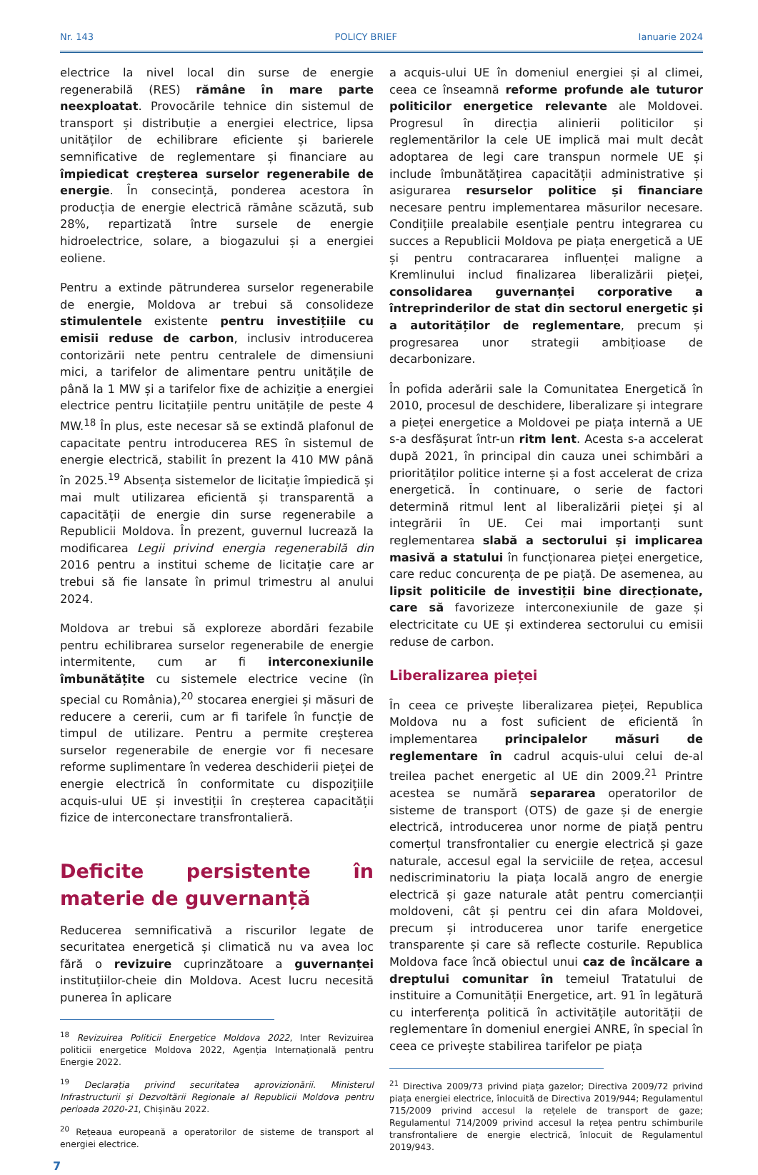Nr. 143 POLICY BRIEF Ianuarie 2024
electrice la nivel local din surse de energie regenerabilă (RES) rămâne în mare parte neexploatat. Provocările tehnice din sistemul de transport și distribuție a energiei electrice, lipsa unităților de echilibrare eficiente și barierele semnificative de reglementare și financiare au împiedicat creșterea surselor regenerabile de energie. În consecință, ponderea acestora în producția de energie electrică rămâne scăzută, sub 28%, repartizată între sursele de energie hidroelectrice, solare, a biogazului și a energiei eoliene.
Pentru a extinde pătrunderea surselor regenerabile de energie, Moldova ar trebui să consolideze stimulentele existente pentru investițiile cu emisii reduse de carbon, inclusiv introducerea contorizării nete pentru centralele de dimensiuni mici, a tarifelor de alimentare pentru unitățile de până la 1 MW și a tarifelor fixe de achiziție a energiei electrice pentru licitațiile pentru unitățile de peste 4 MW.<sup>18</sup> În plus, este necesar să se extindă plafonul de capacitate pentru introducerea RES în sistemul de energie electrică, stabilit în prezent la 410 MW până în 2025.<sup>19</sup> Absența sistemelor de licitație împiedică și mai mult utilizarea eficientă și transparentă a capacității de energie din surse regenerabile a Republicii Moldova. În prezent, guvernul lucrează la modificarea Legii privind energia regenerabilă din 2016 pentru a institui scheme de licitație care ar trebui să fie lansate în primul trimestru al anului 2024.
Moldova ar trebui să exploreze abordări fezabile pentru echilibrarea surselor regenerabile de energie intermitente, cum ar fi interconexiunile îmbunătățite cu sistemele electrice vecine (în special cu România),<sup>20</sup> stocarea energiei și măsuri de reducere a cererii, cum ar fi tarifele în funcție de timpul de utilizare. Pentru a permite creșterea surselor regenerabile de energie vor fi necesare reforme suplimentare în vederea deschiderii pieței de energie electrică în conformitate cu dispozițiile acquis-ului UE și investiții în creșterea capacității fizice de interconectare transfrontalieră.
Deficite persistente în materie de guvernanță
Reducerea semnificativă a riscurilor legate de securitatea energetică și climatică nu va avea loc fără o revizuire cuprinzătoare a guvernanței instituțiilor-cheie din Moldova. Acest lucru necesită punerea în aplicare
<sup>18</sup> Revizuirea Politicii Energetice Moldova 2022, Inter Revizuirea politicii energetice Moldova 2022, Agenția Internațională pentru Energie 2022.
<sup>19</sup> Declarația privind securitatea aprovizionării. Ministerul Infrastructurii și Dezvoltării Regionale al Republicii Moldova pentru perioada 2020-21, Chișinău 2022.
<sup>20</sup> Rețeaua europeană a operatorilor de sisteme de transport al energiei electrice.
7
a acquis-ului UE în domeniul energiei și al climei, ceea ce înseamnă reforme profunde ale tuturor politicilor energetice relevante ale Moldovei. Progresul în direcția alinierii politicilor și reglementărilor la cele UE implică mai mult decât adoptarea de legi care transpun normele UE și include îmbunătățirea capacității administrative și asigurarea resurselor politice și financiare necesare pentru implementarea măsurilor necesare. Condițiile prealabile esențiale pentru integrarea cu succes a Republicii Moldova pe piața energetică a UE și pentru contracararea influenței maligne a Kremlinului includ finalizarea liberalizării pieței, consolidarea guvernanței corporative a întreprinderilor de stat din sectorul energetic și a autorităților de reglementare, precum și progresarea unor strategii ambițioase de decarbonizare.
În pofida aderării sale la Comunitatea Energetică în 2010, procesul de deschidere, liberalizare și integrare a pieței energetice a Moldovei pe piața internă a UE s-a desfășurat într-un ritm lent. Acesta s-a accelerat după 2021, în principal din cauza unei schimbări a priorităților politice interne și a fost accelerat de criza energetică. În continuare, o serie de factori determină ritmul lent al liberalizării pieței și al integrării în UE. Cei mai importanți sunt reglementarea slabă a sectorului și implicarea masivă a statului în funcționarea pieței energetice, care reduc concurența de pe piață. De asemenea, au lipsit politicile de investiții bine direcționate, care să favorizeze interconexiunile de gaze și electricitate cu UE și extinderea sectorului cu emisii reduse de carbon.
Liberalizarea pieței
În ceea ce privește liberalizarea pieței, Republica Moldova nu a fost suficient de eficientă în implementarea principalelor măsuri de reglementare în cadrul acquis-ului celui de-al treilea pachet energetic al UE din 2009.<sup>21</sup> Printre acestea se numără separarea operatorilor de sisteme de transport (OTS) de gaze și de energie electrică, introducerea unor norme de piață pentru comerțul transfrontalier cu energie electrică și gaze naturale, accesul egal la serviciile de rețea, accesul nediscriminatoriu la piața locală angro de energie electrică și gaze naturale atât pentru comercianții moldoveni, cât și pentru cei din afara Moldovei, precum și introducerea unor tarife energetice transparente și care să reflecte costurile. Republica Moldova face încă obiectul unui caz de încălcare a dreptului comunitar în temeiul Tratatului de instituire a Comunității Energetice, art. 91 în legătură cu interferența politică în activitățile autorității de reglementare în domeniul energiei ANRE, în special în ceea ce privește stabilirea tarifelor pe piața
<sup>21</sup> Directiva 2009/73 privind piața gazelor; Directiva 2009/72 privind piața energiei electrice, înlocuită de Directiva 2019/944; Regulamentul 715/2009 privind accesul la rețelele de transport de gaze; Regulamentul 714/2009 privind accesul la rețea pentru schimburile transfrontaliere de energie electrică, înlocuit de Regulamentul 2019/943.